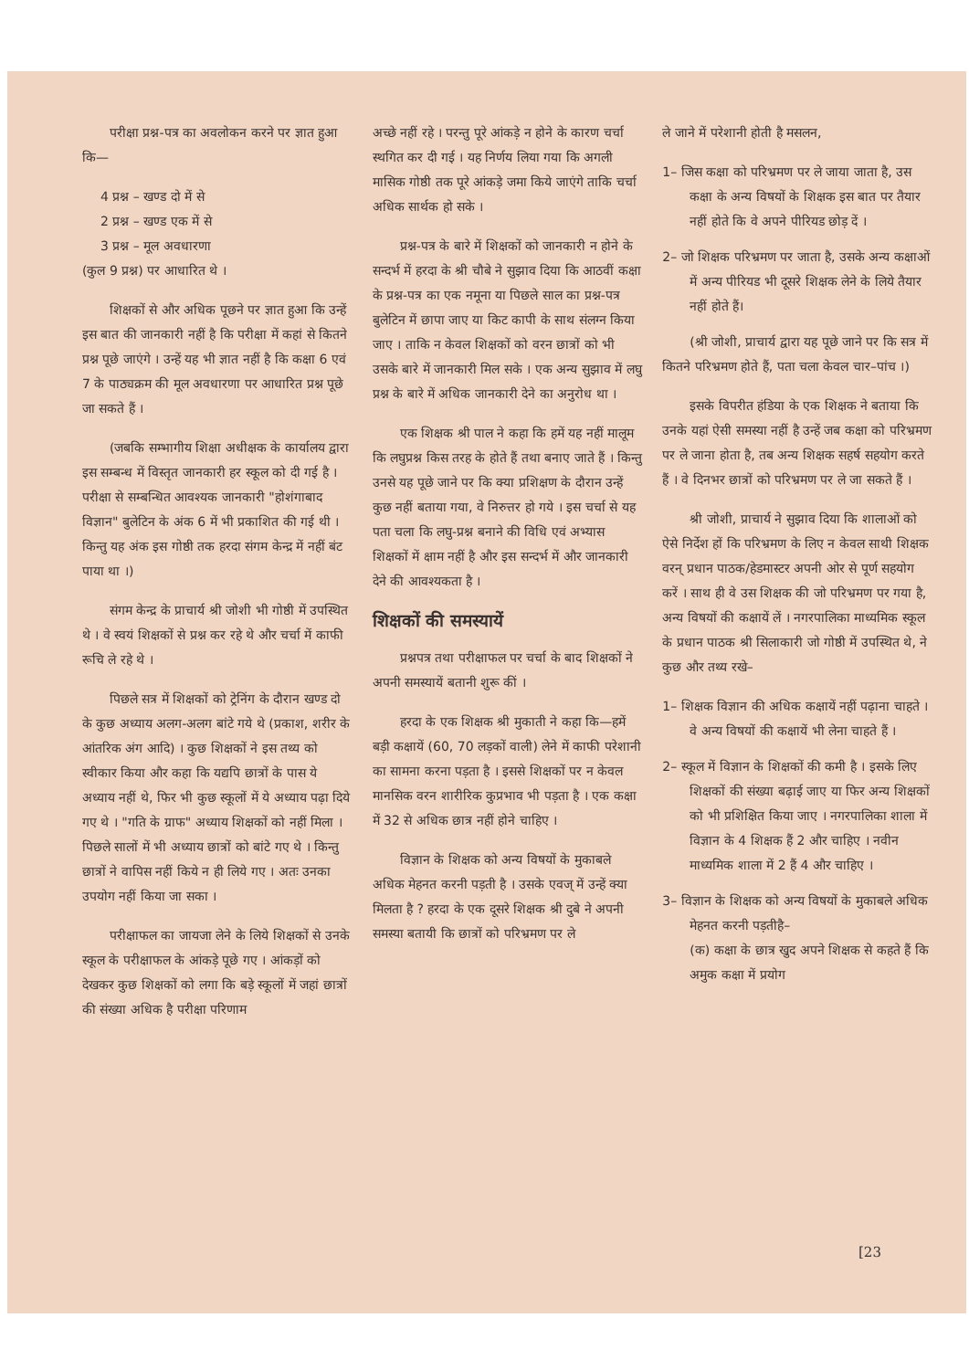परीक्षा प्रश्न-पत्र का अवलोकन करने पर ज्ञात हुआ कि—
4 प्रश्न – खण्ड दो में से
2 प्रश्न – खण्ड एक में से
3 प्रश्न – मूल अवधारणा
(कुल 9 प्रश्न) पर आधारित थे ।
शिक्षकों से और अधिक पूछने पर ज्ञात हुआ कि उन्हें इस बात की जानकारी नहीं है कि परीक्षा में कहां से कितने प्रश्न पूछे जाएंगे । उन्हें यह भी ज्ञात नहीं है कि कक्षा 6 एवं 7 के पाठ्यक्रम की मूल अवधारणा पर आधारित प्रश्न पूछे जा सकते हैं ।
(जबकि सम्भागीय शिक्षा अधीक्षक के कार्यालय द्वारा इस सम्बन्ध में विस्तृत जानकारी हर स्कूल को दी गई है । परीक्षा से सम्बन्धित आवश्यक जानकारी "होशंगाबाद विज्ञान" बुलेटिन के अंक 6 में भी प्रकाशित की गई थी । किन्तु यह अंक इस गोष्ठी तक हरदा संगम केन्द्र में नहीं बंट पाया था ।)
संगम केन्द्र के प्राचार्य श्री जोशी भी गोष्ठी में उपस्थित थे । वे स्वयं शिक्षकों से प्रश्न कर रहे थे और चर्चा में काफी रूचि ले रहे थे ।
पिछले सत्र में शिक्षकों को ट्रेनिंग के दौरान खण्ड दो के कुछ अध्याय अलग-अलग बांटे गये थे (प्रकाश, शरीर के आंतरिक अंग आदि) । कुछ शिक्षकों ने इस तथ्य को स्वीकार किया और कहा कि यद्यपि छात्रों के पास ये अध्याय नहीं थे, फिर भी कुछ स्कूलों में ये अध्याय पढ़ा दिये गए थे । "गति के ग्राफ" अध्याय शिक्षकों को नहीं मिला । पिछले सालों में भी अध्याय छात्रों को बांटे गए थे । किन्तु छात्रों ने वापिस नहीं किये न ही लिये गए । अतः उनका उपयोग नहीं किया जा सका ।
परीक्षाफल का जायजा लेने के लिये शिक्षकों से उनके स्कूल के परीक्षाफल के आंकड़े पूछे गए । आंकड़ों को देखकर कुछ शिक्षकों को लगा कि बड़े स्कूलों में जहां छात्रों की संख्या अधिक है परीक्षा परिणाम
अच्छे नहीं रहे । परन्तु पूरे आंकड़े न होने के कारण चर्चा स्थगित कर दी गई । यह निर्णय लिया गया कि अगली मासिक गोष्ठी तक पूरे आंकड़े जमा किये जाएंगे ताकि चर्चा अधिक सार्थक हो सके ।
प्रश्न-पत्र के बारे में शिक्षकों को जानकारी न होने के सन्दर्भ में हरदा के श्री चौबे ने सुझाव दिया कि आठवीं कक्षा के प्रश्न-पत्र का एक नमूना या पिछले साल का प्रश्न-पत्र बुलेटिन में छापा जाए या किट कापी के साथ संलग्न किया जाए । ताकि न केवल शिक्षकों को वरन छात्रों को भी उसके बारे में जानकारी मिल सके । एक अन्य सुझाव में लघु प्रश्न के बारे में अधिक जानकारी देने का अनुरोध था ।
एक शिक्षक श्री पाल ने कहा कि हमें यह नहीं मालूम कि लघुप्रश्न किस तरह के होते हैं तथा बनाए जाते हैं । किन्तु उनसे यह पूछे जाने पर कि क्या प्रशिक्षण के दौरान उन्हें कुछ नहीं बताया गया, वे निरुत्तर हो गये । इस चर्चा से यह पता चला कि लघु-प्रश्न बनाने की विधि एवं अभ्यास शिक्षकों में क्षाम नहीं है और इस सन्दर्भ में और जानकारी देने की आवश्यकता है ।
शिक्षकों की समस्यायें
प्रश्नपत्र तथा परीक्षाफल पर चर्चा के बाद शिक्षकों ने अपनी समस्यायें बतानी शुरू कीं ।
हरदा के एक शिक्षक श्री मुकाती ने कहा कि—हमें बड़ी कक्षायें (60, 70 लड़कों वाली) लेने में काफी परेशानी का सामना करना पड़ता है । इससे शिक्षकों पर न केवल मानसिक वरन शारीरिक कुप्रभाव भी पड़ता है । एक कक्षा में 32 से अधिक छात्र नहीं होने चाहिए ।
विज्ञान के शिक्षक को अन्य विषयों के मुकाबले अधिक मेहनत करनी पड़ती है । उसके एवज् में उन्हें क्या मिलता है ? हरदा के एक दूसरे शिक्षक श्री दुबे ने अपनी समस्या बतायी कि छात्रों को परिभ्रमण पर ले
ले जाने में परेशानी होती है मसलन,
1– जिस कक्षा को परिभ्रमण पर ले जाया जाता है, उस कक्षा के अन्य विषयों के शिक्षक इस बात पर तैयार नहीं होते कि वे अपने पीरियड छोड़ दें ।
2– जो शिक्षक परिभ्रमण पर जाता है, उसके अन्य कक्षाओं में अन्य पीरियड भी दूसरे शिक्षक लेने के लिये तैयार नहीं होते हैं।
(श्री जोशी, प्राचार्य द्वारा यह पूछे जाने पर कि सत्र में कितने परिभ्रमण होते हैं, पता चला केवल चार–पांच ।)
इसके विपरीत हंडिया के एक शिक्षक ने बताया कि उनके यहां ऐसी समस्या नहीं है उन्हें जब कक्षा को परिभ्रमण पर ले जाना होता है, तब अन्य शिक्षक सहर्ष सहयोग करते हैं । वे दिनभर छात्रों को परिभ्रमण पर ले जा सकते हैं ।
श्री जोशी, प्राचार्य ने सुझाव दिया कि शालाओं को ऐसे निर्देश हों कि परिभ्रमण के लिए न केवल साथी शिक्षक वरन् प्रधान पाठक/हेडमास्टर अपनी ओर से पूर्ण सहयोग करें । साथ ही वे उस शिक्षक की जो परिभ्रमण पर गया है, अन्य विषयों की कक्षायें लें । नगरपालिका माध्यमिक स्कूल के प्रधान पाठक श्री सिलाकारी जो गोष्ठी में उपस्थित थे, ने कुछ और तथ्य रखे–
1– शिक्षक विज्ञान की अधिक कक्षायें नहीं पढ़ाना चाहते । वे अन्य विषयों की कक्षायें भी लेना चाहते हैं ।
2– स्कूल में विज्ञान के शिक्षकों की कमी है । इसके लिए शिक्षकों की संख्या बढ़ाई जाए या फिर अन्य शिक्षकों को भी प्रशिक्षित किया जाए । नगरपालिका शाला में विज्ञान के 4 शिक्षक हैं 2 और चाहिए । नवीन माध्यमिक शाला में 2 हैं 4 और चाहिए ।
3– विज्ञान के शिक्षक को अन्य विषयों के मुकाबले अधिक मेहनत करनी पड़तीहै–
(क) कक्षा के छात्र खुद अपने शिक्षक से कहते हैं कि अमुक कक्षा में प्रयोग
[23